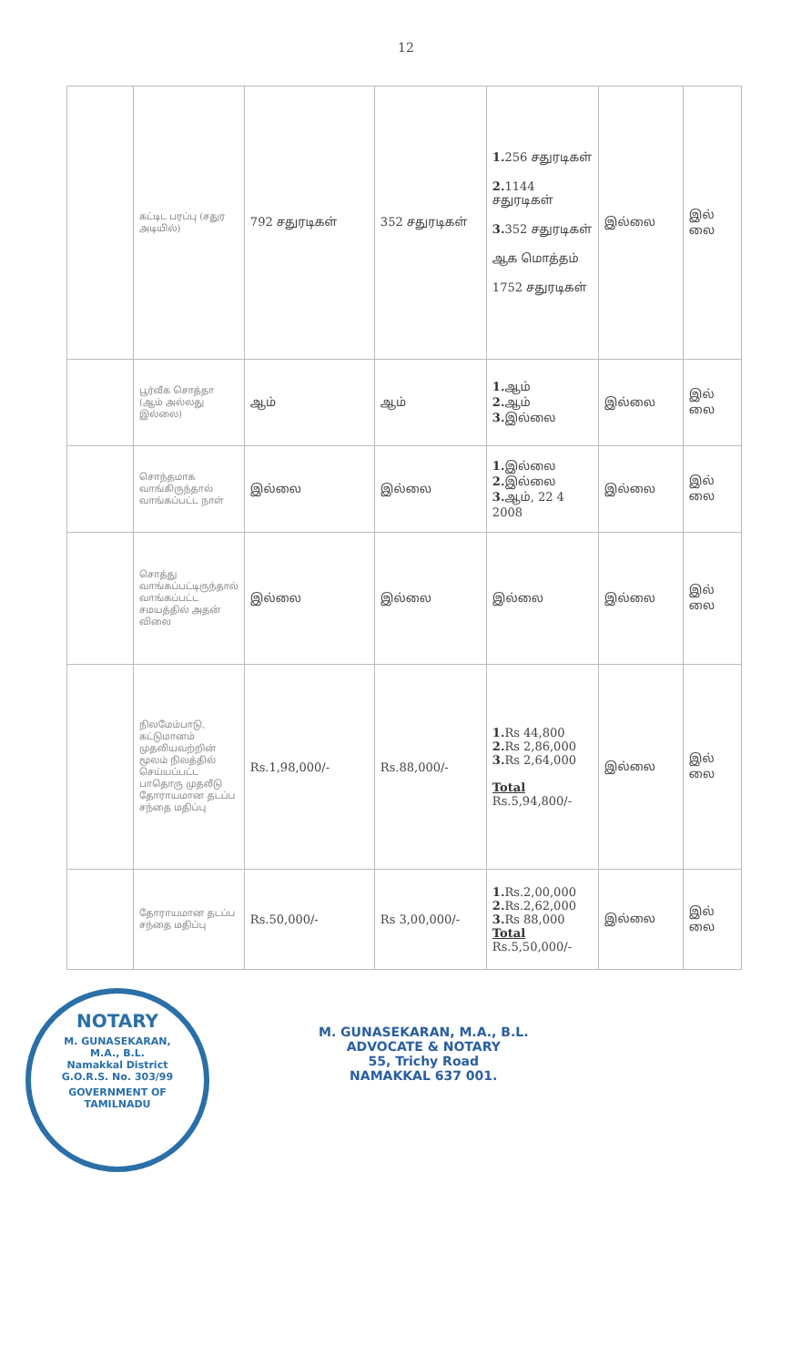12
| | கட்டிட பரப்பு (சதுர அடியில்) | 792 சதுரடிகள் | 352 சதுரடிகள் | 1. 256 சதுரடிகள் 2. 1144 சதுரடிகள் 3. 352 சதுரடிகள் ஆக மொத்தம் 1752 சதுரடிகள் | இல்லை | இல் லை |
| | பூர்வீக சொத்தா (ஆம் அல்லது இல்லை) | ஆம் | ஆம் | 1. ஆம் 2. ஆம் 3. இல்லை | இல்லை | இல் லை |
| | சொந்தமாக வாங்கிருந்தால் வாங்கப்பட்ட நாள் | இல்லை | இல்லை | 1. இல்லை 2. இல்லை 3. ஆம், 22 4 2008 | இல்லை | இல் லை |
| | சொத்து வாங்கப்பட்டிருந்தால் வாங்கப்பட்ட சமயத்தில் அதன் விலை | இல்லை | இல்லை | இல்லை | இல்லை | இல் லை |
| | நிலமேம்பாடு, கட்டுமானம் முதலியவற்றின் மூலம் நிலத்தில் செய்யப்பட்ட பாதொரு முதலீடு தோராயமான தடப்ப சந்தை மதிப்பு | Rs.1,98,000/- | Rs.88,000/- | 1. Rs 44,800 2. Rs 2,86,000 3. Rs 2,64,000 Total Rs.5,94,800/- | இல்லை | இல் லை |
| | தோராயமான தடப்ப சந்தை மதிப்பு | Rs.50,000/- | Rs 3,00,000/- | 1. Rs.2,00,000 2. Rs.2,62,000 3. Rs 88,000 Total Rs.5,50,000/- | இல்லை | இல் லை |
NOTARY
M. GUNASEKARAN,
M.A., B.L.
Namakkal District
G.O.R.S. No. 303/99
GOVERNMENT OF TAMILNADU
M. GUNASEKARAN, M.A., B.L.
ADVOCATE & NOTARY
55, Trichy Road
NAMAKKAL 637 001.